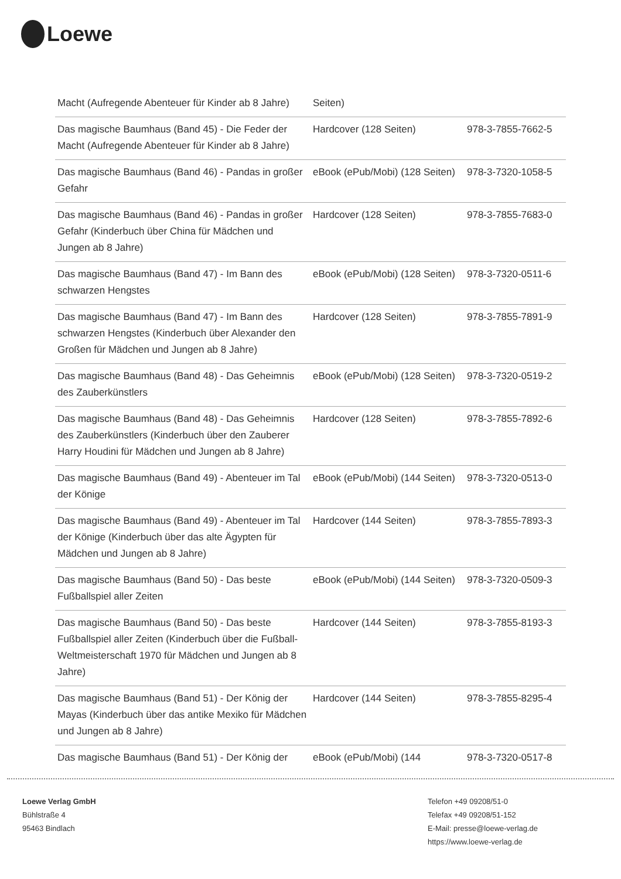Loewe
| Macht (Aufregende Abenteuer für Kinder ab 8 Jahre) | Seiten) | |
| Das magische Baumhaus (Band 45) - Die Feder der Macht (Aufregende Abenteuer für Kinder ab 8 Jahre) | Hardcover (128 Seiten) | 978-3-7855-7662-5 |
| Das magische Baumhaus (Band 46) - Pandas in großer Gefahr | eBook (ePub/Mobi) (128 Seiten) | 978-3-7320-1058-5 |
| Das magische Baumhaus (Band 46) - Pandas in großer Gefahr (Kinderbuch über China für Mädchen und Jungen ab 8 Jahre) | Hardcover (128 Seiten) | 978-3-7855-7683-0 |
| Das magische Baumhaus (Band 47) - Im Bann des schwarzen Hengstes | eBook (ePub/Mobi) (128 Seiten) | 978-3-7320-0511-6 |
| Das magische Baumhaus (Band 47) - Im Bann des schwarzen Hengstes (Kinderbuch über Alexander den Großen für Mädchen und Jungen ab 8 Jahre) | Hardcover (128 Seiten) | 978-3-7855-7891-9 |
| Das magische Baumhaus (Band 48) - Das Geheimnis des Zauberkünstlers | eBook (ePub/Mobi) (128 Seiten) | 978-3-7320-0519-2 |
| Das magische Baumhaus (Band 48) - Das Geheimnis des Zauberkünstlers (Kinderbuch über den Zauberer Harry Houdini für Mädchen und Jungen ab 8 Jahre) | Hardcover (128 Seiten) | 978-3-7855-7892-6 |
| Das magische Baumhaus (Band 49) - Abenteuer im Tal der Könige | eBook (ePub/Mobi) (144 Seiten) | 978-3-7320-0513-0 |
| Das magische Baumhaus (Band 49) - Abenteuer im Tal der Könige (Kinderbuch über das alte Ägypten für Mädchen und Jungen ab 8 Jahre) | Hardcover (144 Seiten) | 978-3-7855-7893-3 |
| Das magische Baumhaus (Band 50) - Das beste Fußballspiel aller Zeiten | eBook (ePub/Mobi) (144 Seiten) | 978-3-7320-0509-3 |
| Das magische Baumhaus (Band 50) - Das beste Fußballspiel aller Zeiten (Kinderbuch über die Fußball-Weltmeisterschaft 1970 für Mädchen und Jungen ab 8 Jahre) | Hardcover (144 Seiten) | 978-3-7855-8193-3 |
| Das magische Baumhaus (Band 51) - Der König der Mayas (Kinderbuch über das antike Mexiko für Mädchen und Jungen ab 8 Jahre) | Hardcover (144 Seiten) | 978-3-7855-8295-4 |
| Das magische Baumhaus (Band 51) - Der König der | eBook (ePub/Mobi) (144 | 978-3-7320-0517-8 |
Loewe Verlag GmbH
Bühlstraße 4
95463 Bindlach
Telefon +49 09208/51-0
Telefax +49 09208/51-152
E-Mail: presse@loewe-verlag.de
https://www.loewe-verlag.de